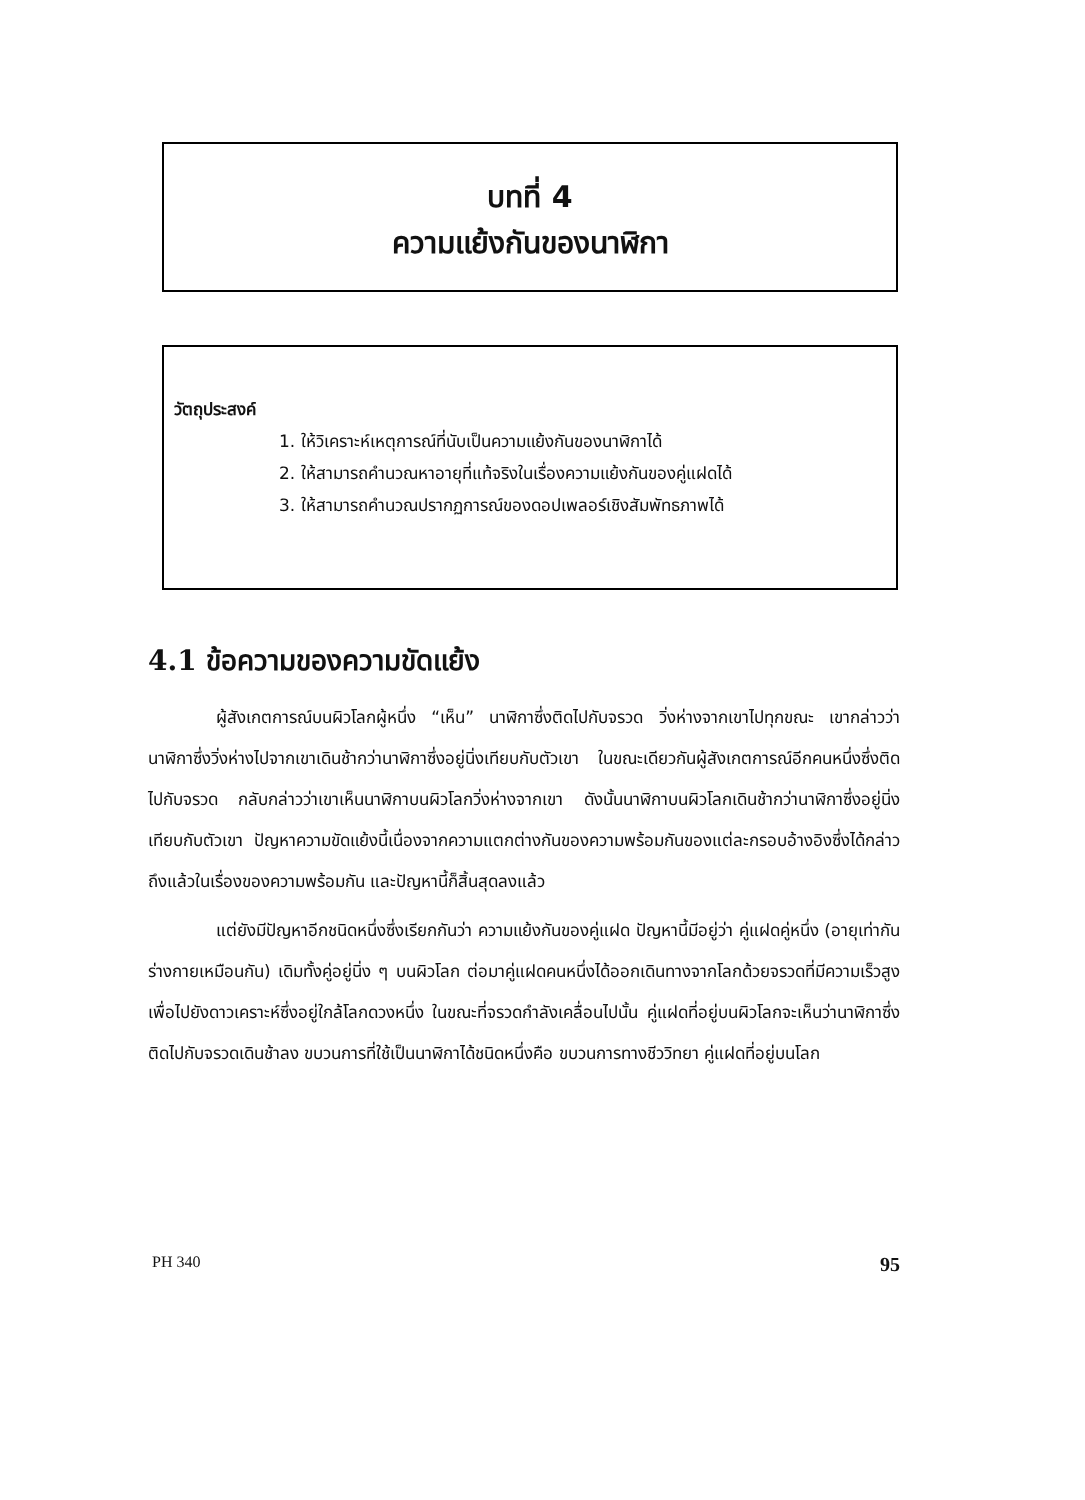บทที่ 4
ความแย้งกันของนาฬิกา
วัตถุประสงค์
1. ให้วิเคราะห์เหตุการณ์ที่นับเป็นความแย้งกันของนาฬิกาได้
2. ให้สามารถคำนวณหาอายุที่แท้จริงในเรื่องความแย้งกันของคู่แฝดได้
3. ให้สามารถคำนวณปรากฏการณ์ของดอปเพลอร์เชิงสัมพัทธภาพได้
4.1 ข้อความของความขัดแย้ง
ผู้สังเกตการณ์บนผิวโลกผู้หนึ่ง “เห็น” นาฬิกาซึ่งติดไปกับจรวด วิ่งห่างจากเขาไปทุกขณะ เขากล่าวว่านาฬิกาซึ่งวิ่งห่างไปจากเขาเดินช้ากว่านาฬิกาซึ่งอยู่นิ่งเทียบกับตัวเขา ในขณะเดียวกันผู้สังเกตการณ์อีกคนหนึ่งซึ่งติดไปกับจรวด กลับกล่าวว่าเขาเห็นนาฬิกาบนผิวโลกวิ่งห่างจากเขา ดังนั้นนาฬิกาบนผิวโลกเดินช้ากว่านาฬิกาซึ่งอยู่นิ่งเทียบกับตัวเขา ปัญหาความขัดแย้งนี้เนื่องจากความแตกต่างกันของความพร้อมกันของแต่ละกรอบอ้างอิงซึ่งได้กล่าวถึงแล้วในเรื่องของความพร้อมกัน และปัญหานี้ก็สิ้นสุดลงแล้ว
แต่ยังมีปัญหาอีกชนิดหนึ่งซึ่งเรียกกันว่า ความแย้งกันของคู่แฝด ปัญหานี้มีอยู่ว่า คู่แฝดคู่หนึ่ง (อายุเท่ากัน ร่างกายเหมือนกัน) เดิมทั้งคู่อยู่นิ่ง ๆ บนผิวโลก ต่อมาคู่แฝดคนหนึ่งได้ออกเดินทางจากโลกด้วยจรวดที่มีความเร็วสูง เพื่อไปยังดาวเคราะห์ซึ่งอยู่ใกล้โลกดวงหนึ่ง ในขณะที่จรวดกำลังเคลื่อนไปนั้น คู่แฝดที่อยู่บนผิวโลกจะเห็นว่านาฬิกาซึ่งติดไปกับจรวดเดินช้าลง ขบวนการที่ใช้เป็นนาฬิกาได้ชนิดหนึ่งคือ ขบวนการทางชีววิทยา คู่แฝดที่อยู่บนโลก
PH 340 95